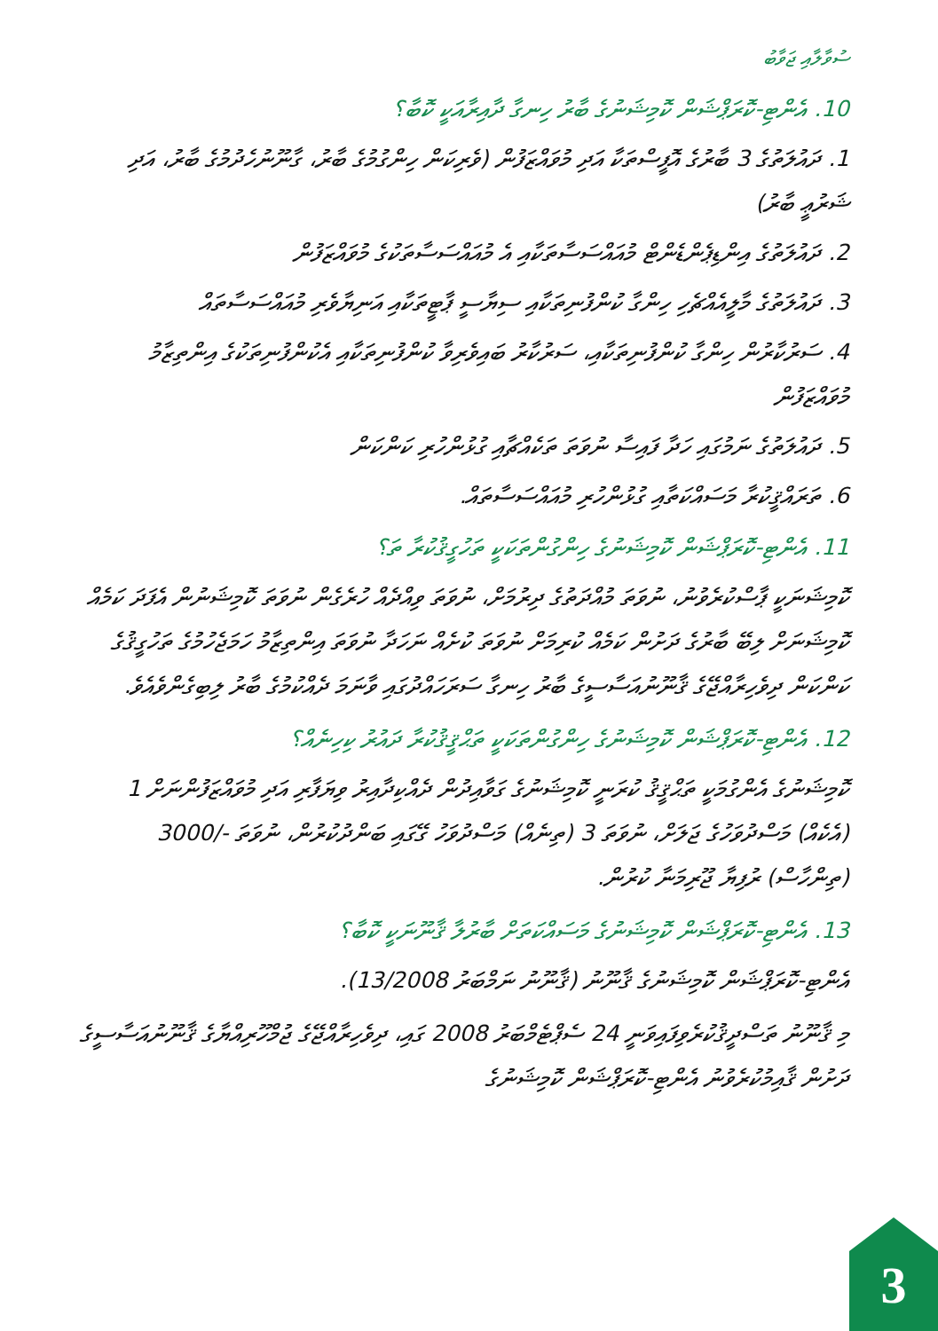ސުވާލާއި ޖަވާބު
10. އެންޓި-ކޮރަޕްޝަން ކޮމިޝަނުގެ ބާރު ހިނގާ ދާއިރާއަކީ ކޮބާ؟
1. ދައުލަތުގެ 3 ބާރުގެ އޮފީސްތަކާ އަދި މުވައްޒަފުން (ވެރިކަން ހިންގުމުގެ ބާރު، ގާނޫނުހެދުމުގެ ބާރު، އަދި ޝަރުޢީ ބާރު)
2. ދައުލަތުގެ އިންޑިޕެންޑެންޓް މުއައްސަސާތަކާއި އެ މުއައްސަސާތަކުގެ މުވައްޒަފުން
3. ދައުލަތުގެ މާލީއެއްޗެހި ހިންގާ ކުންފުނިތަކާއި ސިޔާސީ ޕާޓީތަކާއި އަނިޔާވެރި މުއައްސަސާތައް
4. ސަރުކާރުން ހިންގާ ކުންފުނިތަކާއި، ސަރުކާރު ބައިވެރިވާ ކުންފުނިތަކާއި އެކުންފުނިތަކުގެ އިންތިޒާމު މުވައްޒަފުން
5. ދައުލަތުގެ ނަމުގައި ހަދާ ފައިސާ ނުވަތަ ތަކެއްޗާއި ގުޅުންހުރި ކަންކަން
6. ތަރައްޤީކުރާ މަސައްކަތާއި ގުޅުންހުރި މުއައްސަސާތައް.
11. އެންޓި-ކޮރަޕްޝަން ކޮމިޝަނުގެ ހިންގުންތަކަކީ ތަހުގީޤުކުރާ ތަ؟
ކޮމިޝަނަކީ ޕާސްކުރެވުނު، ނުވަތަ މުއްދަތުގެ ދިރުމަށް، ނުވަތަ ވިއްދެއް ހުރެގެން ނުވަތަ ކޮމިޝަނުން އެފަދަ ކަމެއް ކޮމިޝަނަށް ލިބޭ ބާރުގެ ދަށުން ކަމެއް ކުރިމަށް ނުވަތަ ކުށެއް ނަހަދާ ނުވަތަ އިންތިޒާމު ހަމަޖެހުމުގެ ތަހުގީޤުގެ ކަންކަން ދިވެހިރާއްޖޭގެ ޤާނޫނުއަސާސީގެ ބާރު ހިނގާ ސަރަހައްދުގައި ވާނަމަ ދެއްކުމުގެ ބާރު ލިބިގެންވެއެވެ.
12. އެންޓި-ކޮރަޕްޝަން ކޮމިޝަނުގެ ހިންގުންތަކަކީ ތަޙްޤީޤުކުރާ ދައުރު ކިހިނެއް؟
ކޮމިޝަނުގެ އެންގުމަކީ ތަޙްޤީޤު ކުރަނީ ކޮމިޝަނުގެ ގަވާއިދުން ދެއްކިދާއިރު ވިޔަފާރި އަދި މުވައްޒަފުންނަށް 1 (އެކެއް) މަސްދުވަހުގެ ޖަލަށް، ނުވަތަ 3 (ތިނެއް) މަސްދުވަހު ގޭގައި ބަންދުކުރުން، ނުވަތަ -/3000 (ތިންހާސް) ރުފިޔާ ޖޫރިމަނާ ކުރުން.
13. އެންޓި-ކޮރަޕްޝަން ކޮމިޝަނުގެ މަސައްކަތަށް ބާރުލާ ޤާނޫނަކީ ކޮބާ؟
އެންޓި-ކޮރަޕްޝަން ކޮމިޝަނުގެ ޤާނޫނު (ޤާނޫނު ނަމްބަރު 13/2008).
މި ޤާނޫނު ތަސްދީޤުކުރެވިފައިވަނީ 24 ސެޕްޓެމްބަރު 2008 ގައި، ދިވެހިރާއްޖޭގެ ޖުމްހޫރިއްޔާގެ ޤާނޫނުއަސާސީގެ ދަށުން ޤާއިމުކުރެވުނު އެންޓި-ކޮރަޕްޝަން ކޮމިޝަނުގެ
3